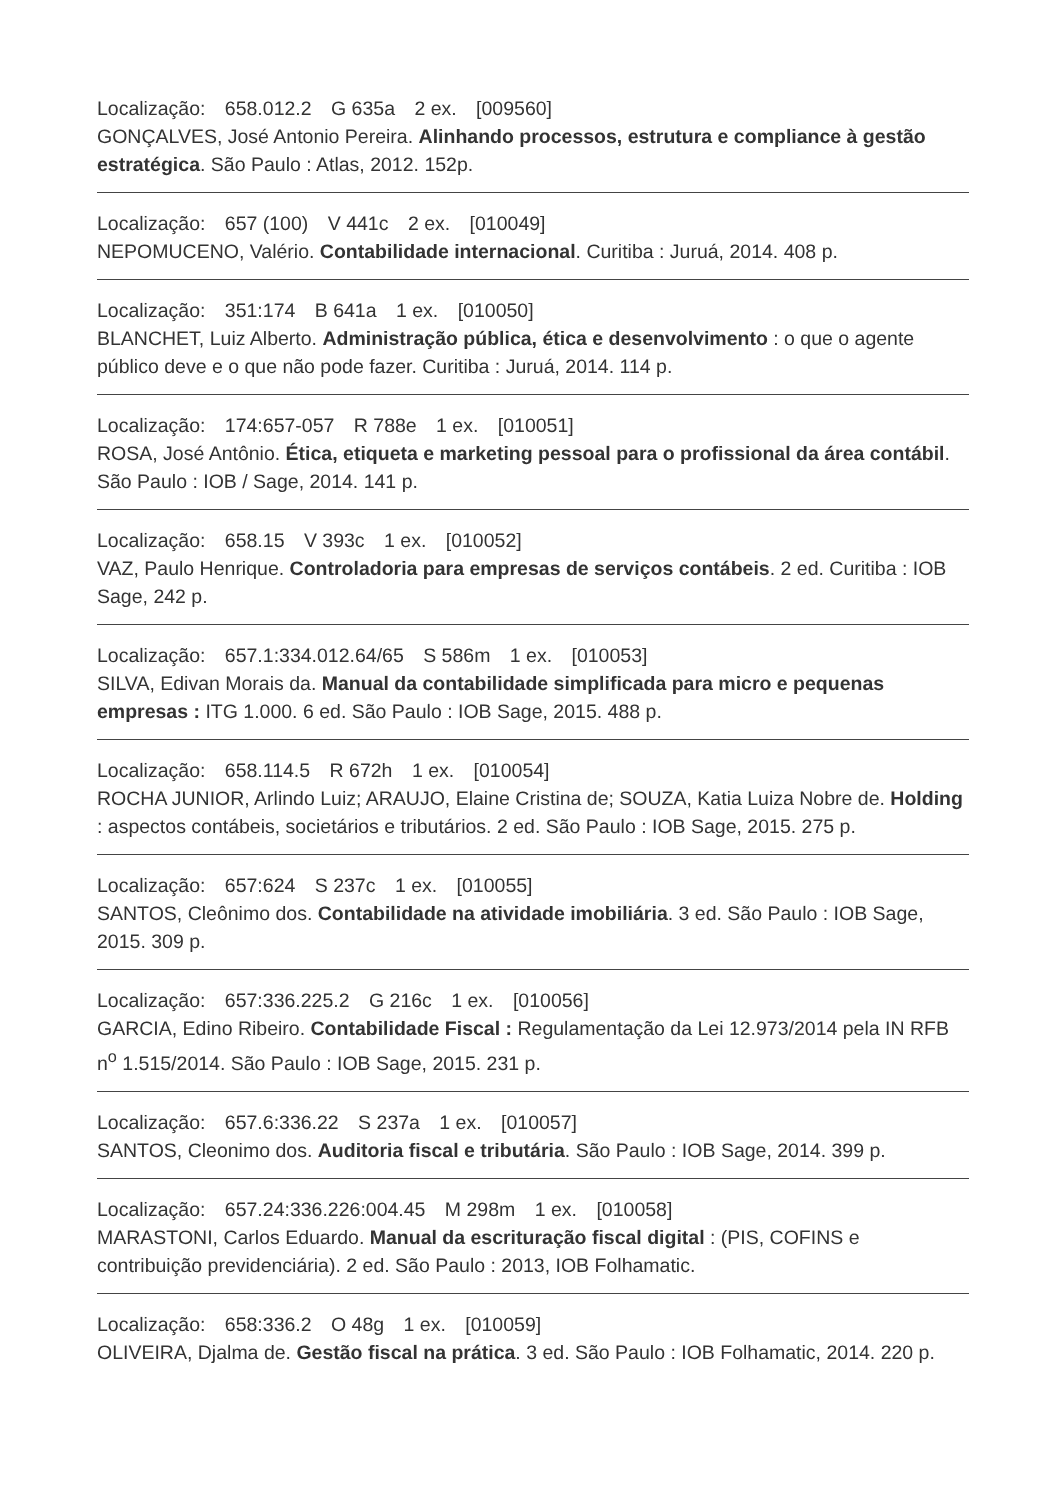Localização: 658.012.2 G 635a 2 ex. [009560]
GONÇALVES, José Antonio Pereira. Alinhando processos, estrutura e compliance à gestão estratégica. São Paulo : Atlas, 2012. 152p.
Localização: 657 (100) V 441c 2 ex. [010049]
NEPOMUCENO, Valério. Contabilidade internacional. Curitiba : Juruá, 2014. 408 p.
Localização: 351:174 B 641a 1 ex. [010050]
BLANCHET, Luiz Alberto. Administração pública, ética e desenvolvimento : o que o agente público deve e o que não pode fazer. Curitiba : Juruá, 2014. 114 p.
Localização: 174:657-057 R 788e 1 ex. [010051]
ROSA, José Antônio. Ética, etiqueta e marketing pessoal para o profissional da área contábil. São Paulo : IOB / Sage, 2014. 141 p.
Localização: 658.15 V 393c 1 ex. [010052]
VAZ, Paulo Henrique. Controladoria para empresas de serviços contábeis. 2 ed. Curitiba : IOB Sage, 242 p.
Localização: 657.1:334.012.64/65 S 586m 1 ex. [010053]
SILVA, Edivan Morais da. Manual da contabilidade simplificada para micro e pequenas empresas : ITG 1.000. 6 ed. São Paulo : IOB Sage, 2015. 488 p.
Localização: 658.114.5 R 672h 1 ex. [010054]
ROCHA JUNIOR, Arlindo Luiz; ARAUJO, Elaine Cristina de; SOUZA, Katia Luiza Nobre de. Holding : aspectos contábeis, societários e tributários. 2 ed. São Paulo : IOB Sage, 2015. 275 p.
Localização: 657:624 S 237c 1 ex. [010055]
SANTOS, Cleônimo dos. Contabilidade na atividade imobiliária. 3 ed. São Paulo : IOB Sage, 2015. 309 p.
Localização: 657:336.225.2 G 216c 1 ex. [010056]
GARCIA, Edino Ribeiro. Contabilidade Fiscal : Regulamentação da Lei 12.973/2014 pela IN RFB n<sup>o</sup> 1.515/2014. São Paulo : IOB Sage, 2015. 231 p.
Localização: 657.6:336.22 S 237a 1 ex. [010057]
SANTOS, Cleonimo dos. Auditoria fiscal e tributária. São Paulo : IOB Sage, 2014. 399 p.
Localização: 657.24:336.226:004.45 M 298m 1 ex. [010058]
MARASTONI, Carlos Eduardo. Manual da escrituração fiscal digital : (PIS, COFINS e contribuição previdenciária). 2 ed. São Paulo : 2013, IOB Folhamatic.
Localização: 658:336.2 O 48g 1 ex. [010059]
OLIVEIRA, Djalma de. Gestão fiscal na prática. 3 ed. São Paulo : IOB Folhamatic, 2014. 220 p.